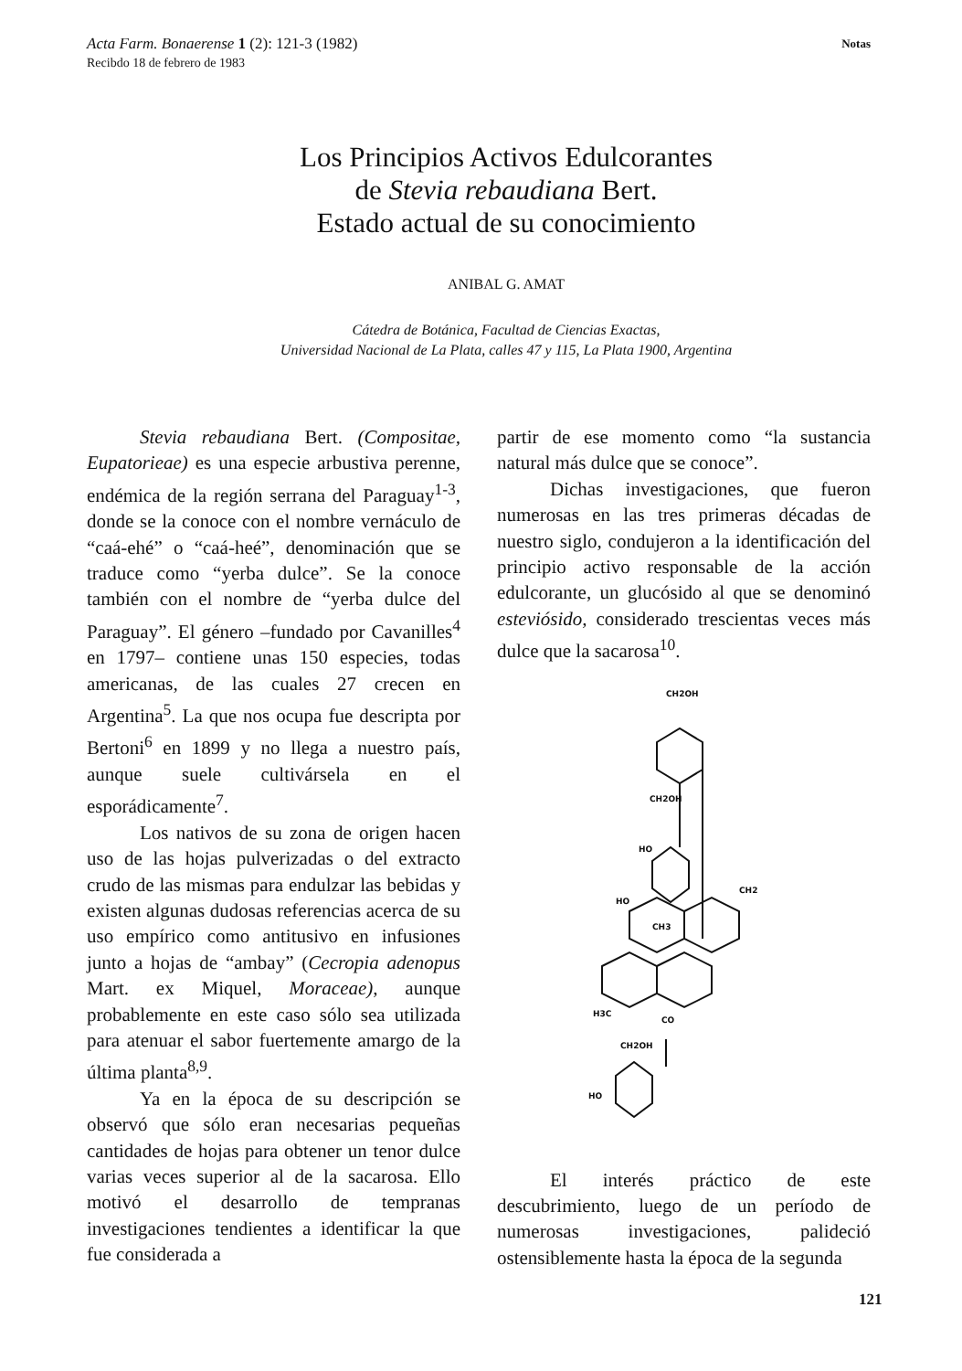Acta Farm. Bonaerense 1 (2): 121-3 (1982)
Recibdo 18 de febrero de 1983
Notas
Los Principios Activos Edulcorantes
de Stevia rebaudiana Bert.
Estado actual de su conocimiento
ANIBAL G. AMAT
Cátedra de Botánica, Facultad de Ciencias Exactas,
Universidad Nacional de La Plata, calles 47 y 115, La Plata 1900, Argentina
Stevia rebaudiana Bert. (Compositae, Eupatorieae) es una especie arbustiva perenne, endémica de la región serrana del Paraguay<sup>1-3</sup>, donde se la conoce con el nombre vernáculo de “caá-ehé” o “caá-heé”, denominación que se traduce como “yerba dulce”. Se la conoce también con el nombre de “yerba dulce del Paraguay”. El género –fundado por Cavanilles<sup>4</sup> en 1797– contiene unas 150 especies, todas americanas, de las cuales 27 crecen en Argentina<sup>5</sup>. La que nos ocupa fue descripta por Bertoni<sup>6</sup> en 1899 y no llega a nuestro país, aunque suele cultivársela en el esporádicamente<sup>7</sup>.
Los nativos de su zona de origen hacen uso de las hojas pulverizadas o del extracto crudo de las mismas para endulzar las bebidas y existen algunas dudosas referencias acerca de su uso empírico como antitusivo en infusiones junto a hojas de “ambay” (Cecropia adenopus Mart. ex Miquel, Moraceae), aunque probablemente en este caso sólo sea utilizada para atenuar el sabor fuertemente amargo de la última planta<sup>8,9</sup>.
Ya en la época de su descripción se observó que sólo eran necesarias pequeñas cantidades de hojas para obtener un tenor dulce varias veces superior al de la sacarosa. Ello motivó el desarrollo de tempranas investigaciones tendientes a identificar la que fue considerada a
partir de ese momento como “la sustancia natural más dulce que se conoce”.
Dichas investigaciones, que fueron numerosas en las tres primeras décadas de nuestro siglo, condujeron a la identificación del principio activo responsable de la acción edulcorante, un glucósido al que se denominó esteviósido, considerado trescientas veces más dulce que la sacarosa<sup>10</sup>.
CH2OH
CH2OH
CH2OH
CH3
CH2
H3C
CO
HO
HO
HO
El interés práctico de este descubrimiento, luego de un período de numerosas investigaciones, palideció ostensiblemente hasta la época de la segunda
121